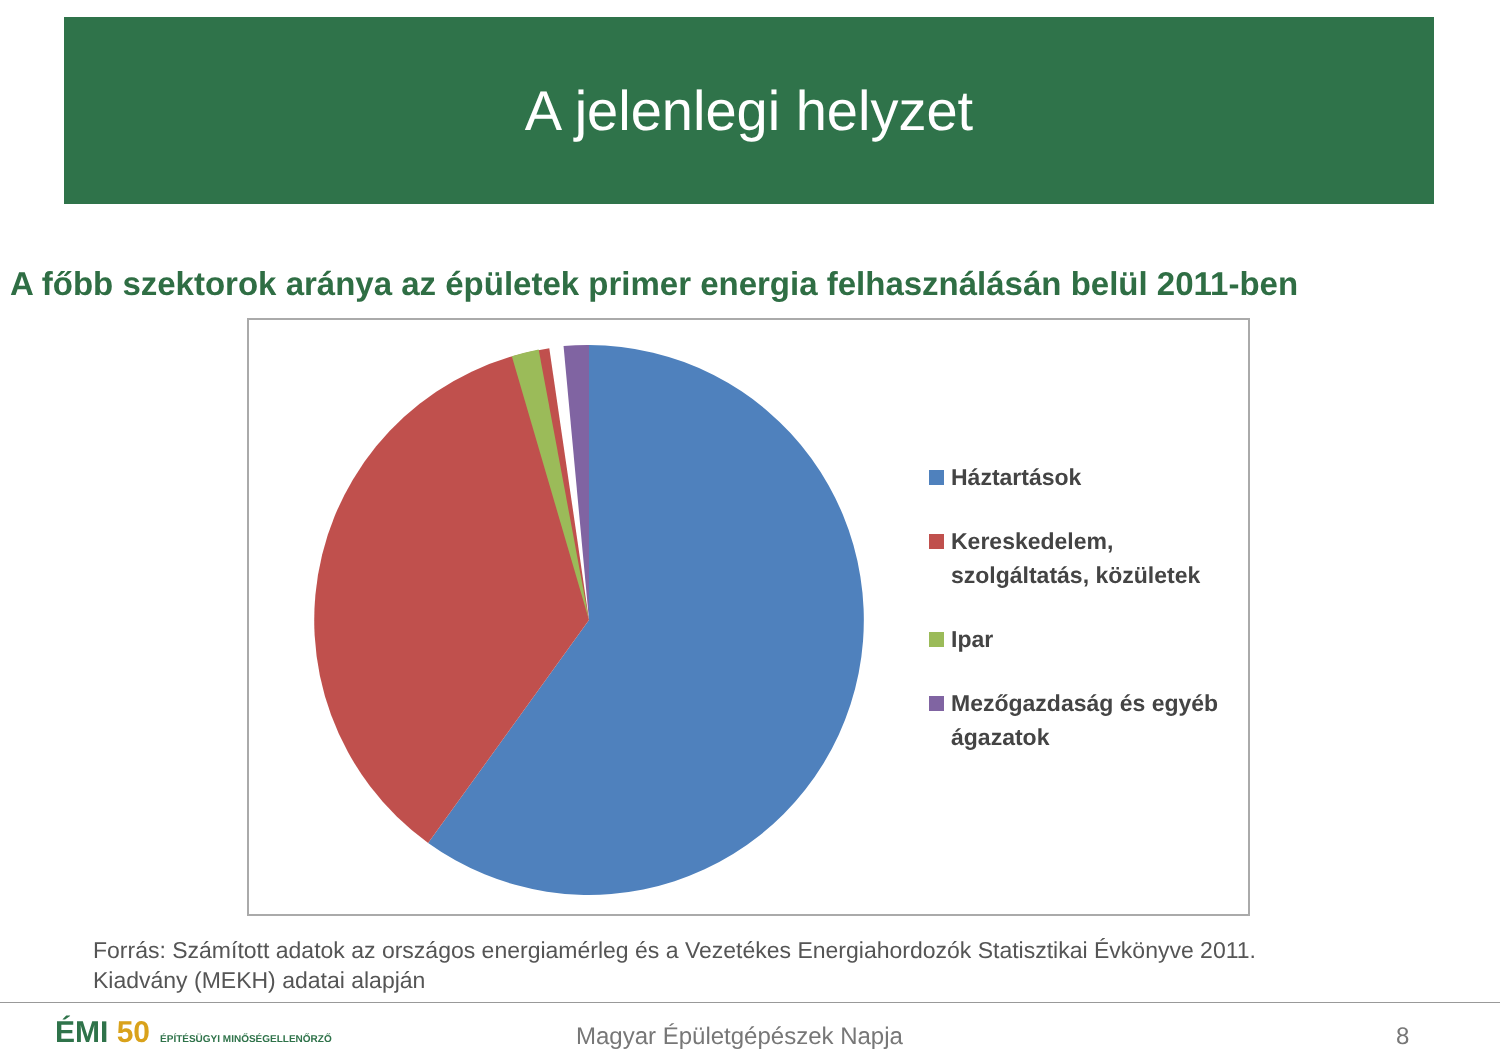A jelenlegi helyzet
A főbb szektorok aránya az épületek primer energia felhasználásán belül 2011-ben
Háztartások
Kereskedelem,
szolgáltatás, közületek
Ipar
Mezőgazdaság és egyéb
ágazatok
Forrás: Számított adatok az országos energiamérleg és a Vezetékes Energiahordozók Statisztikai Évkönyve 2011.
Kiadvány (MEKH) adatai alapján
ÉMI 50 ÉPÍTÉSÜGYI MINŐSÉGELLENŐRZŐ
Magyar Épületgépészek Napja 8